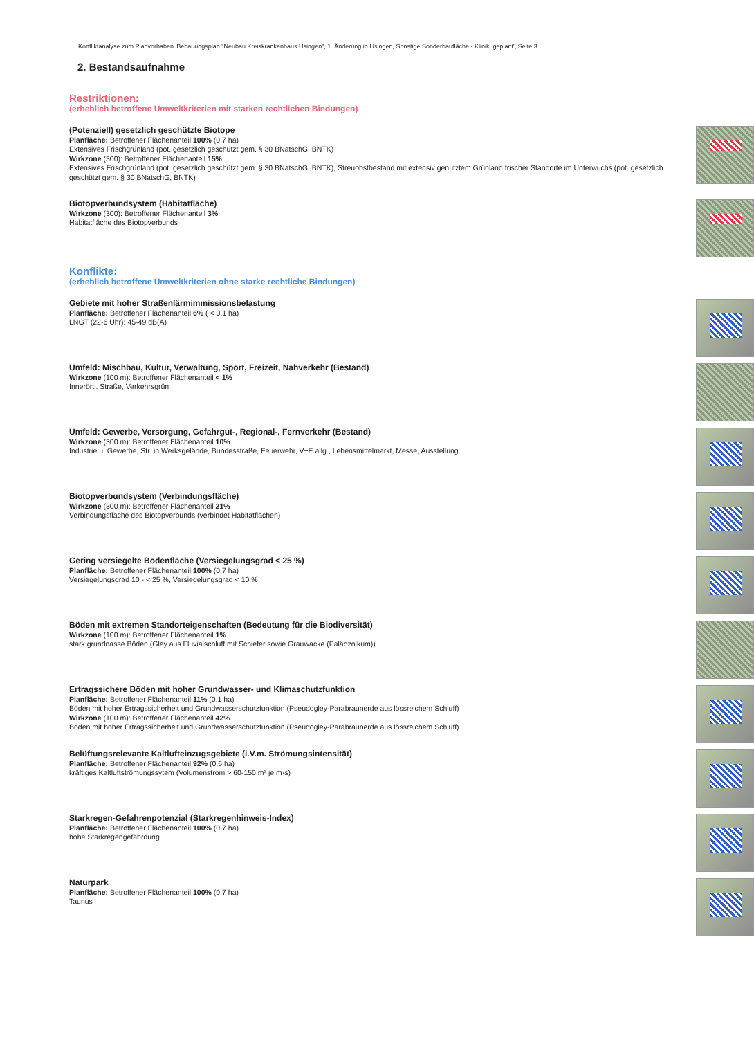Konfliktanalyse zum Planvorhaben 'Bebauungsplan "Neubau Kreiskrankenhaus Usingen", 1. Änderung in Usingen, Sonstige Sonderbaufläche - Klinik, geplant', Seite 3
2. Bestandsaufnahme
Restriktionen:
(erheblich betroffene Umweltkriterien mit starken rechtlichen Bindungen)
(Potenziell) gesetzlich geschützte Biotope
Planfläche: Betroffener Flächenanteil 100% (0,7 ha)
Extensives Frischgrünland (pot. gesetzlich geschützt gem. § 30 BNatschG, BNTK)
Wirkzone (300): Betroffener Flächenanteil 15%
Extensives Frischgrünland (pot. gesetzlich geschützt gem. § 30 BNatschG, BNTK), Streuobstbestand mit extensiv genutztem Grünland frischer Standorte im Unterwuchs (pot. gesetzlich geschützt gem. § 30 BNatschG, BNTK)
Biotopverbundsystem (Habitatfläche)
Wirkzone (300): Betroffener Flächenanteil 3%
Habitatfläche des Biotopverbunds
Konflikte:
(erheblich betroffene Umweltkriterien ohne starke rechtliche Bindungen)
Gebiete mit hoher Straßenlärmimmissionsbelastung
Planfläche: Betroffener Flächenanteil 6% ( < 0,1 ha)
LNGT (22-6 Uhr): 45-49 dB(A)
Umfeld: Mischbau, Kultur, Verwaltung, Sport, Freizeit, Nahverkehr (Bestand)
Wirkzone (100 m): Betroffener Flächenanteil < 1%
Innerörtl. Straße, Verkehrsgrün
Umfeld: Gewerbe, Versorgung, Gefahrgut-, Regional-, Fernverkehr (Bestand)
Wirkzone (300 m): Betroffener Flächenanteil 10%
Industrie u. Gewerbe, Str. in Werksgelände, Bundesstraße, Feuerwehr, V+E allg., Lebensmittelmarkt, Messe, Ausstellung
Biotopverbundsystem (Verbindungsfläche)
Wirkzone (300 m): Betroffener Flächenanteil 21%
Verbindungsfläche des Biotopverbunds (verbindet Habitatflächen)
Gering versiegelte Bodenfläche (Versiegelungsgrad < 25 %)
Planfläche: Betroffener Flächenanteil 100% (0,7 ha)
Versiegelungsgrad 10 - < 25 %, Versiegelungsgrad < 10 %
Böden mit extremen Standorteigenschaften (Bedeutung für die Biodiversität)
Wirkzone (100 m): Betroffener Flächenanteil 1%
stark grundnasse Böden (Gley aus Fluvialschluff mit Schiefer sowie Grauwacke (Paläozoikum))
Ertragssichere Böden mit hoher Grundwasser- und Klimaschutzfunktion
Planfläche: Betroffener Flächenanteil 11% (0,1 ha)
Böden mit hoher Ertragssicherheit und Grundwasserschutzfunktion (Pseudogley-Parabraunerde aus lössreichem Schluff)
Wirkzone (100 m): Betroffener Flächenanteil 42%
Böden mit hoher Ertragssicherheit und Grundwasserschutzfunktion (Pseudogley-Parabraunerde aus lössreichem Schluff)
Belüftungsrelevante Kaltlufteinzugsgebiete (i.V.m. Strömungsintensität)
Planfläche: Betroffener Flächenanteil 92% (0,6 ha)
kräftiges Kaltluftströmungssytem (Volumenstrom > 60-150 m³ je m·s)
Starkregen-Gefahrenpotenzial (Starkregenhinweis-Index)
Planfläche: Betroffener Flächenanteil 100% (0,7 ha)
hohe Starkregengefährdung
Naturpark
Planfläche: Betroffener Flächenanteil 100% (0,7 ha)
Taunus